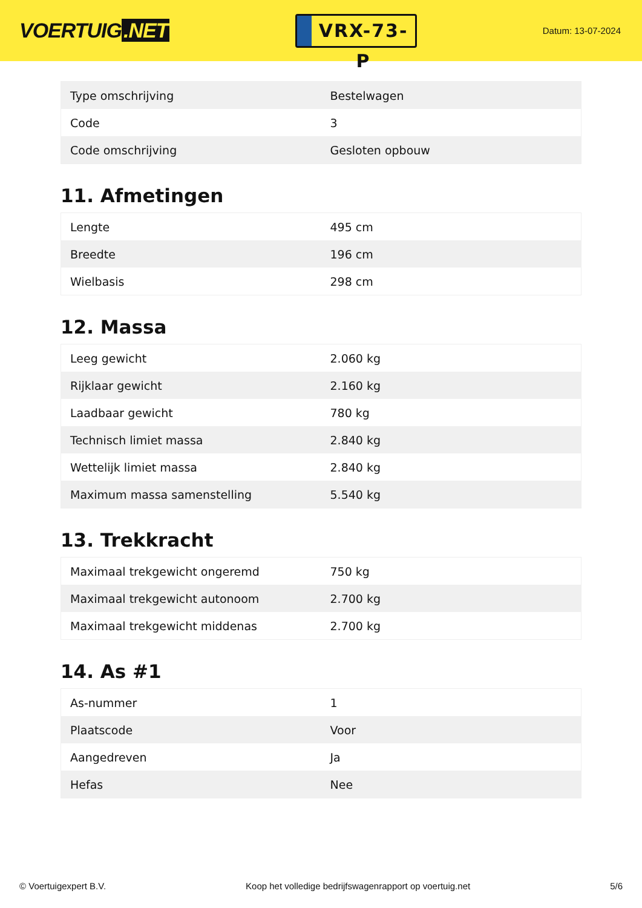VOERTUIG.NET
VRX-73-P
Datum: 13-07-2024
| Type omschrijving | Bestelwagen |
| Code | 3 |
| Code omschrijving | Gesloten opbouw |
11. Afmetingen
| Lengte | 495 cm |
| Breedte | 196 cm |
| Wielbasis | 298 cm |
12. Massa
| Leeg gewicht | 2.060 kg |
| Rijklaar gewicht | 2.160 kg |
| Laadbaar gewicht | 780 kg |
| Technisch limiet massa | 2.840 kg |
| Wettelijk limiet massa | 2.840 kg |
| Maximum massa samenstelling | 5.540 kg |
13. Trekkracht
| Maximaal trekgewicht ongeremd | 750 kg |
| Maximaal trekgewicht autonoom | 2.700 kg |
| Maximaal trekgewicht middenas | 2.700 kg |
14. As #1
| As-nummer | 1 |
| Plaatscode | Voor |
| Aangedreven | Ja |
| Hefas | Nee |
© Voertuigexpert B.V. Koop het volledige bedrijfswagenrapport op voertuig.net 5/6